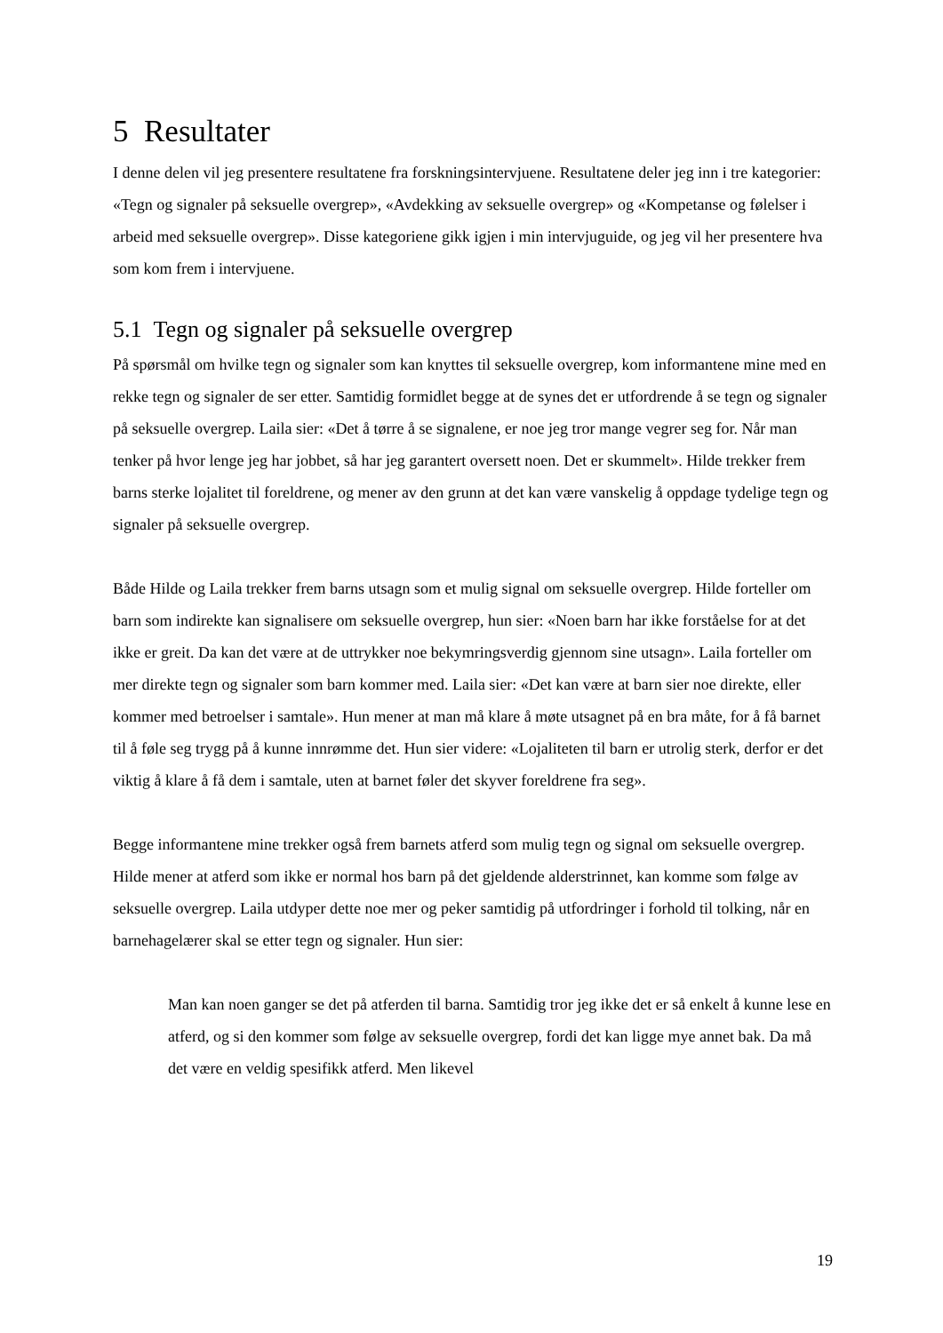5 Resultater
I denne delen vil jeg presentere resultatene fra forskningsintervjuene. Resultatene deler jeg inn i tre kategorier: «Tegn og signaler på seksuelle overgrep», «Avdekking av seksuelle overgrep» og «Kompetanse og følelser i arbeid med seksuelle overgrep». Disse kategoriene gikk igjen i min intervjuguide, og jeg vil her presentere hva som kom frem i intervjuene.
5.1 Tegn og signaler på seksuelle overgrep
På spørsmål om hvilke tegn og signaler som kan knyttes til seksuelle overgrep, kom informantene mine med en rekke tegn og signaler de ser etter. Samtidig formidlet begge at de synes det er utfordrende å se tegn og signaler på seksuelle overgrep. Laila sier: «Det å tørre å se signalene, er noe jeg tror mange vegrer seg for. Når man tenker på hvor lenge jeg har jobbet, så har jeg garantert oversett noen. Det er skummelt». Hilde trekker frem barns sterke lojalitet til foreldrene, og mener av den grunn at det kan være vanskelig å oppdage tydelige tegn og signaler på seksuelle overgrep.
Både Hilde og Laila trekker frem barns utsagn som et mulig signal om seksuelle overgrep. Hilde forteller om barn som indirekte kan signalisere om seksuelle overgrep, hun sier: «Noen barn har ikke forståelse for at det ikke er greit. Da kan det være at de uttrykker noe bekymringsverdig gjennom sine utsagn». Laila forteller om mer direkte tegn og signaler som barn kommer med. Laila sier: «Det kan være at barn sier noe direkte, eller kommer med betroelser i samtale». Hun mener at man må klare å møte utsagnet på en bra måte, for å få barnet til å føle seg trygg på å kunne innrømme det. Hun sier videre: «Lojaliteten til barn er utrolig sterk, derfor er det viktig å klare å få dem i samtale, uten at barnet føler det skyver foreldrene fra seg».
Begge informantene mine trekker også frem barnets atferd som mulig tegn og signal om seksuelle overgrep. Hilde mener at atferd som ikke er normal hos barn på det gjeldende alderstrinnet, kan komme som følge av seksuelle overgrep. Laila utdyper dette noe mer og peker samtidig på utfordringer i forhold til tolking, når en barnehagelærer skal se etter tegn og signaler. Hun sier:
Man kan noen ganger se det på atferden til barna. Samtidig tror jeg ikke det er så enkelt å kunne lese en atferd, og si den kommer som følge av seksuelle overgrep, fordi det kan ligge mye annet bak. Da må det være en veldig spesifikk atferd. Men likevel
19